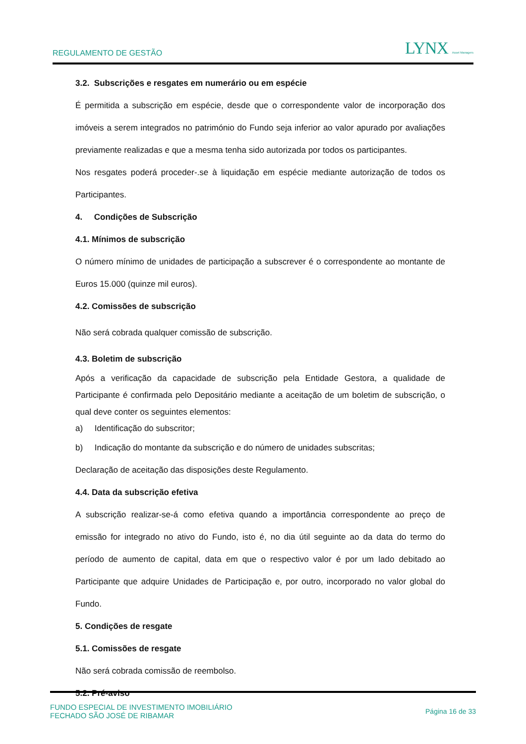REGULAMENTO DE GESTÃO LYNX Asset Managers
3.2. Subscrições e resgates em numerário ou em espécie
É permitida a subscrição em espécie, desde que o correspondente valor de incorporação dos imóveis a serem integrados no património do Fundo seja inferior ao valor apurado por avaliações previamente realizadas e que a mesma tenha sido autorizada por todos os participantes.
Nos resgates poderá proceder-.se à liquidação em espécie mediante autorização de todos os Participantes.
4. Condições de Subscrição
4.1. Mínimos de subscrição
O número mínimo de unidades de participação a subscrever é o correspondente ao montante de Euros 15.000 (quinze mil euros).
4.2. Comissões de subscrição
Não será cobrada qualquer comissão de subscrição.
4.3. Boletim de subscrição
Após a verificação da capacidade de subscrição pela Entidade Gestora, a qualidade de Participante é confirmada pelo Depositário mediante a aceitação de um boletim de subscrição, o qual deve conter os seguintes elementos:
a) Identificação do subscritor;
b) Indicação do montante da subscrição e do número de unidades subscritas;
Declaração de aceitação das disposições deste Regulamento.
4.4. Data da subscrição efetiva
A subscrição realizar-se-á como efetiva quando a importância correspondente ao preço de emissão for integrado no ativo do Fundo, isto é, no dia útil seguinte ao da data do termo do período de aumento de capital, data em que o respectivo valor é por um lado debitado ao Participante que adquire Unidades de Participação e, por outro, incorporado no valor global do Fundo.
5. Condições de resgate
5.1. Comissões de resgate
Não será cobrada comissão de reembolso.
5.2. Pré-aviso
FUNDO ESPECIAL DE INVESTIMENTO IMOBILIÁRIO
FECHADO SÃO JOSÉ DE RIBAMAR
Página 16 de 33